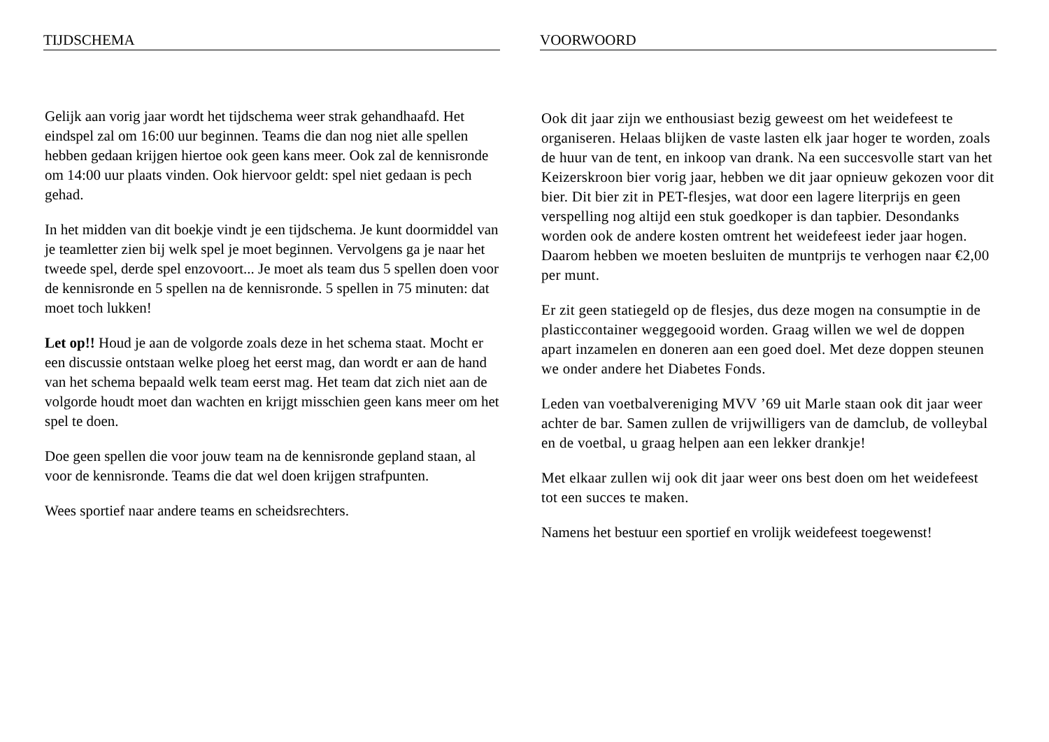TIJDSCHEMA
Gelijk aan vorig jaar wordt het tijdschema weer strak gehandhaafd. Het eindspel zal om 16:00 uur beginnen. Teams die dan nog niet alle spellen hebben gedaan krijgen hiertoe ook geen kans meer. Ook zal de kennisronde om 14:00 uur plaats vinden. Ook hiervoor geldt: spel niet gedaan is pech gehad.
In het midden van dit boekje vindt je een tijdschema. Je kunt doormiddel van je teamletter zien bij welk spel je moet beginnen. Vervolgens ga je naar het tweede spel, derde spel enzovoort... Je moet als team dus 5 spellen doen voor de kennisronde en 5 spellen na de kennisronde. 5 spellen in 75 minuten: dat moet toch lukken!
Let op!! Houd je aan de volgorde zoals deze in het schema staat. Mocht er een discussie ontstaan welke ploeg het eerst mag, dan wordt er aan de hand van het schema bepaald welk team eerst mag. Het team dat zich niet aan de volgorde houdt moet dan wachten en krijgt misschien geen kans meer om het spel te doen.
Doe geen spellen die voor jouw team na de kennisronde gepland staan, al voor de kennisronde. Teams die dat wel doen krijgen strafpunten.
Wees sportief naar andere teams en scheidsrechters.
VOORWOORD
Ook dit jaar zijn we enthousiast bezig geweest om het weidefeest te organiseren. Helaas blijken de vaste lasten elk jaar hoger te worden, zoals de huur van de tent, en inkoop van drank. Na een succesvolle start van het Keizerskroon bier vorig jaar, hebben we dit jaar opnieuw gekozen voor dit bier. Dit bier zit in PET-flesjes, wat door een lagere literprijs en geen verspelling nog altijd een stuk goedkoper is dan tapbier. Desondanks worden ook de andere kosten omtrent het weidefeest ieder jaar hogen. Daarom hebben we moeten besluiten de muntprijs te verhogen naar €2,00 per munt.
Er zit geen statiegeld op de flesjes, dus deze mogen na consumptie in de plasticcontainer weggegooid worden. Graag willen we wel de doppen apart inzamelen en doneren aan een goed doel. Met deze doppen steunen we onder andere het Diabetes Fonds.
Leden van voetbalvereniging MVV ’69 uit Marle staan ook dit jaar weer achter de bar. Samen zullen de vrijwilligers van de damclub, de volleybal en de voetbal, u graag helpen aan een lekker drankje!
Met elkaar zullen wij ook dit jaar weer ons best doen om het weidefeest tot een succes te maken.
Namens het bestuur een sportief en vrolijk weidefeest toegewenst!